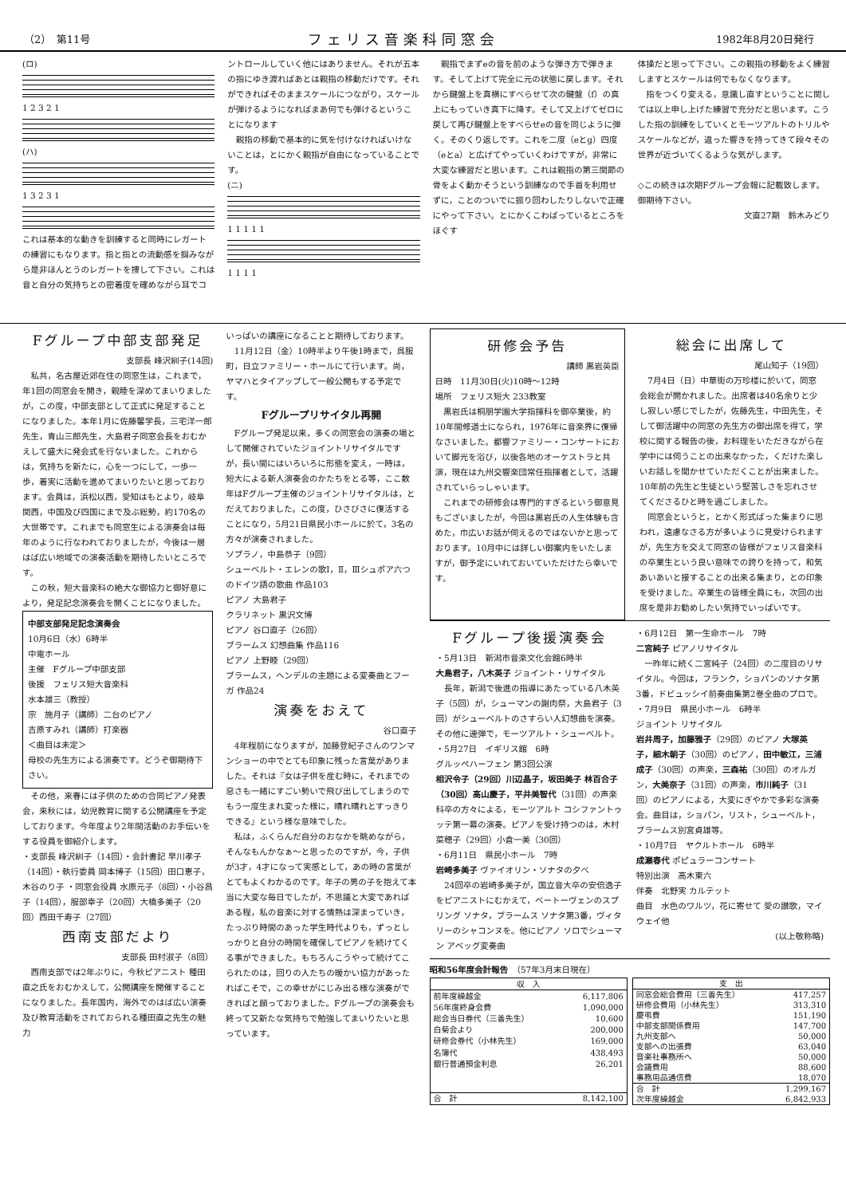（2）　第11号 フェリス音楽科同窓会 1982年8月20日発行
(ロ)
1 2 3 2 1
(ハ)
1 3 2 3 1
これは基本的な動きを訓練すると同時にレガートの練習にもなります。指と指との流動感を掴みながら是非ほんとうのレガートを捜して下さい。これは音と自分の気持ちとの密着度を確めながら耳でコ
ントロールしていく他にはありません。それが五本の指にゆき渡ればあとは親指の移動だけです。それができればそのままスケールにつながり，スケールが弾けるようになればまあ何でも弾けるということになります
親指の移動で基本的に気を付けなければいけないことは，とにかく親指が自由になっていることです。
(ニ)
1 1 1 1 1
1 1 1 1
親指でまずeの音を前のような弾き方で弾きます。そして上げて完全に元の状態に戻します。それから鍵盤上を真横にすべらせて次の鍵盤（f）の真上にもっていき真下に降す。そして又上げてゼロに戻して再び鍵盤上をすべらせeの音を同じように弾く。そのくり返しです。これを二度（eとg）四度（eとa）と広げてやっていくわけですが，非常に大変な練習だと思います。これは親指の第三関節の骨をよく動かそうという訓練なので手首を利用せずに，ことのついでに振り回わしたりしないで正確にやって下さい。とにかくこわばっているところをほぐす
体操だと思って下さい。この親指の移動をよく練習しますとスケールは何でもなくなります。
指をつくり変える，意識し直すということに関しては以上申し上げた練習で充分だと思います。こうした指の訓練をしていくとモーツアルトのトリルやスケールなどが，違った響きを持ってきて段々その世界が近づいてくるような気がします。
◇この続きは次期Fグループ会報に記載致します。御期待下さい。
文直27期　鈴木みどり
Fグループ中部支部発足
支部長 峰沢紃子(14回)
私共，名古屋近郊在住の同窓生は，これまで，年1回の同窓会を開き，親睦を深めてまいりましたが，この度，中部支部として正式に発足することになりました。本年1月に佐藤馨学長，三宅洋一郎先生，青山三郎先生，大島君子同窓会長をおむかえして盛大に発会式を行ないました。これからは，気持ちを新たに，心を一つにして，一歩一歩，着実に活動を進めてまいりたいと思っております。会員は，浜松以西，愛知はもとより，岐阜関西，中国及び四国にまで及ぶ総勢，約170名の大世帯です。これまでも同窓生による演奏会は毎年のように行なわれておりましたが，今後は一層はば広い地域での演奏活動を期待したいところです。
この秋，短大音楽科の絶大な御協力と御好意により，発足記念演奏会を開くことになりました。
中部支部発足記念演奏会
10月6日（水）6時半
中電ホール
主催　Fグループ中部支部
後援　フェリス短大音楽科
水本雄三（教授）
宗　施月子（講師）二台のピアノ
吉原すみれ（講師）打楽器
＜曲目は未定＞
母校の先生方による演奏です。どうぞ御期待下さい。
その他，来春には子供のための合同ピアノ発表会，来秋には，幼児教育に関する公開講座を予定しております。今年度より2年間活動のお手伝いをする役員を御紹介します。
・支部長 峰沢紃子（14回）・会計書記 早川孝子（14回）・執行委員 岡本博子（15回）田口恵子，木谷のり子 ・同窓会役員 水原元子（8回）・小谷昌子（14回），服部幸子（20回）大橋多美子（20回）西田千寿子（27回）
西南支部だより
支部長 田村淑子（8回）
西南支部では2年ぶりに，今秋ピアニスト 種田直之氏をおむかえして，公開講座を開催することになりました。長年国内，海外でのはば広い演奏及び教育活動をされておられる種田直之先生の魅力
いっぱいの講座になることと期待しております。
11月12日（金）10時半より午後1時まで，呉服町，日立ファミリー・ホールにて行います。尚，ヤマハとタイアップして一般公開もする予定です。
Fグループリサイタル再開
Fグループ発足以来，多くの同窓会の演奏の場として開催されていたジョイントリサイタルですが，長い間にはいろいろに形態を変え，一時は，短大による新人演奏会のかたちをとる等，ここ数年はFグループ主催のジョイントリサイタルは，とだえておりました。この度，ひさびさに復活することになり，5月21日県民小ホールに於て，3名の方々が演奏されました。
ソプラノ，中島恭子（9回）
シューベルト・エレンの歌Ⅰ，Ⅱ，Ⅲシュポア六つのドイツ語の歌曲 作品103
ピアノ 大島君子
クラリネット 黒沢文博
ピアノ 谷口直子（26回）
ブラームス 幻想曲集 作品116
ピアノ 上野睦（29回）
ブラームス，ヘンデルの主題による変奏曲とフーガ 作品24
演奏をおえて
谷口直子
4年程前になりますが，加藤登紀子さんのワンマンショーの中でとても印象に残った言葉がありました。それは『女は子供を産む時に，それまでの惡さも一緒にすごい勢いで飛び出してしまうのでもう一度生まれ変った様に，晴れ晴れとすっきりできる』という様な意味でした。
私は，ふくらんだ自分のおなかを眺めながら，そんなもんかなぁ～と思ったのですが，今，子供が3才，4才になって実感として，あの時の言葉がとてもよくわかるのです。年子の男の子を抱えて本当に大変な毎日でしたが，不思議と大変であればある程，私の音楽に対する情熱は深まっていき，たっぷり時間のあった学生時代よりも，ずっとしっかりと自分の時間を確保してピアノを続けてくる事ができました。もちろんこうやって続けてこられたのは，回りの人たちの暖かい協力があったればこそで，この幸せがにじみ出る様な演奏ができればと願っておりました。Fグループの演奏会も終って又新たな気持ちで勉強してまいりたいと思っています。
研修会予告
講師 黒岩英臣
日時　11月30日(火)10時～12時
場所　フェリス短大 233教室
黒岩氏は桐朋学園大学指揮科を御卒業後，約10年間修道士になられ，1976年に音楽界に復帰なさいました。都響ファミリー・コンサートにおいて脚光を浴び，以後各地のオーケストラと共演，現在は九州交響楽団常任指揮者として，活躍されていらっしゃいます。
これまでの研修会は専門的すぎるという御意見もございましたが，今回は黒岩氏の人生体験も含めた，巾広いお話が伺えるのではないかと思っております。10月中には詳しい御案内をいたしますが，御予定にいれておいていただけたら幸いです。
総会に出席して
尾山知子（19回）
7月4日（日）中華街の万珍楼に於いて，同窓会総会が開かれました。出席者は40名余りと少し寂しい感じでしたが，佐藤先生，中田先生，そして御活躍中の同窓の先生方の御出席を得て，学校に関する報告の後，お料理をいただきながら在学中には伺うことの出来なかった，くだけた楽しいお話しを聞かせていただくことが出来ました。10年前の先生と生徒という堅苦しさを忘れさせてくださるひと時を過ごしました。
同窓会というと，とかく形式ばった集まりに思われ，遠慮なさる方が多いように見受けられますが，先生方を交えて同窓の皆様がフェリス音楽科の卒業生という良い意味での誇りを持って，和気あいあいと接することの出来る集まり，との印象を受けました。卒業生の皆様全員にも，次回の出席を是非お勧めしたい気持でいっぱいです。
Fグループ後援演奏会
・5月13日　新潟市音楽文化会館6時半
大島君子，八木英子 ジョイント・リサイタル
長年，新潟で後進の指導にあたっている八木英子（5回）が，シューマンの謝肉祭，大島君子（3回）がシューベルトのさすらい人幻想曲を演奏。その他に連弾で，モーツアルト・シューベルト。
・5月27日　イギリス館　6時
グルッペハーフェン 第3回公演
相沢令子（29回）川辺晶子，坂田美子 林百合子（30回）高山慶子，平井美智代（31回）の声楽科卒の方々による，モーツアルト コシファントゥッテ第一幕の演奏。ピアノを受け持つのは，木村菜穂子（29回）小倉一美（30回）
・6月11日　県民小ホール　7時
岩崎多美子 ヴァイオリン・ソナタの夕べ
24回卒の岩崎多美子が，国立音大卒の安倍逸子をピアニストにむかえて，ベートーヴェンのスプリング ソナタ，ブラームス ソナタ第3番，ヴィタリーのシャコンヌを。他にピアノ ソロでシューマン アベッグ変奏曲
・6月12日　第一生命ホール　7時
二宮純子 ピアノリサイタル
一昨年に続く二宮純子（24回）の二度目のリサイタル。今回は，フランク，ショパンのソナタ第3番，ドビュッシイ前奏曲集第2巻全曲のプロで。
・7月9日　県民小ホール　6時半
ジョイント リサイタル
岩井周子，加藤雅子（29回）のピアノ 大塚英子，細木朝子（30回）のピアノ，田中敏江，三浦成子（30回）の声楽，三森祐（30回）のオルガン，大美奈子（31回）の声楽，市川純子（31回）のピアノによる，大変にぎやかで多彩な演奏会。曲目は，ショパン，リスト，シューベルト，ブラームス別宮貞雄等。
・10月7日　ヤクルトホール　6時半
成瀬春代 ポピュラーコンサート
特別出演　高木東六
伴奏　北野実 カルテット
曲目　水色のワルツ，花に寄せて 愛の讃歌，マイウェイ他
(以上敬称略)
昭和56年度会計報告　（57年3月末日現在）
| 収 入 | |
| --- | --- |
| 前年度繰越金 | 6,117,806 |
| 56年度終身会費 | 1,090,000 |
| 総会当日券代（三善先生） | 10,600 |
| 白菊会より | 200,000 |
| 研修会券代（小林先生） | 169,000 |
| 名簿代 | 438,493 |
| 銀行普通預金利息 | 26,201 |
| 合 計 | 8,142,100 |
| 支 出 | |
| --- | --- |
| 同窓会総会費用（三善先生） | 417,257 |
| 研修会費用（小林先生） | 313,310 |
| 慶弔費 | 151,190 |
| 中部支部関係費用 | 147,700 |
| 九州支部へ | 50,000 |
| 支部への出張費 | 63,040 |
| 音楽社事務所へ | 50,000 |
| 会議費用 | 88,600 |
| 事務用品通信費 | 18,070 |
| 合 計 | 1,299,167 |
| 次年度繰越金 | 6,842,933 |